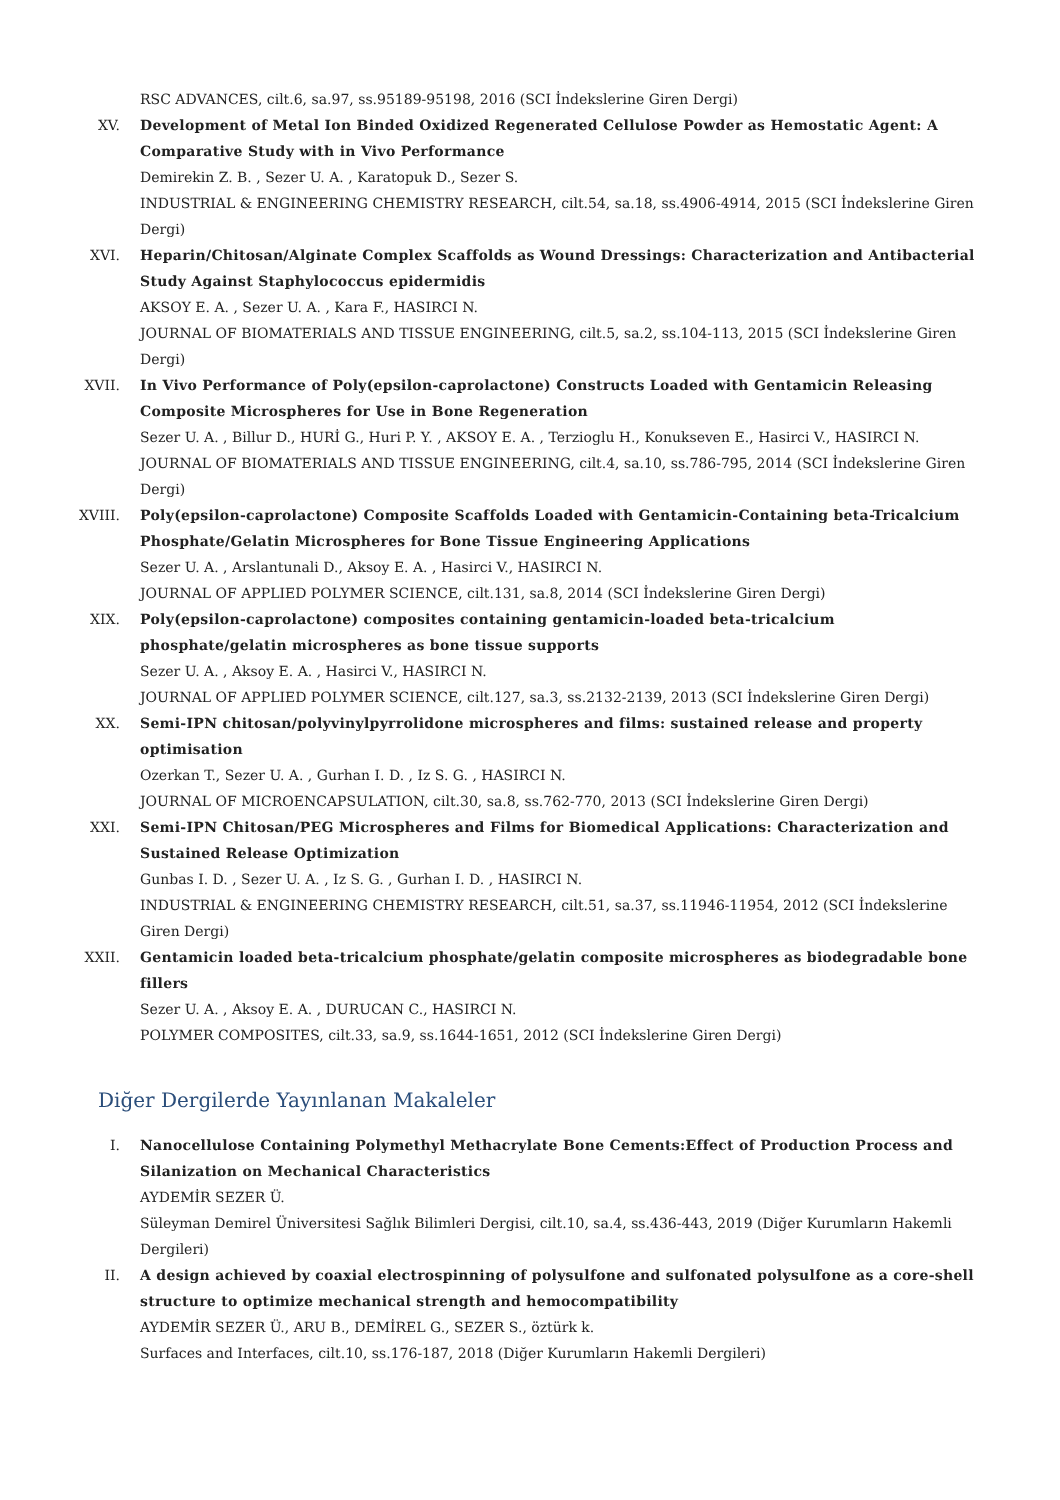RSC ADVANCES, cilt.6, sa.97, ss.95189-95198, 2016 (SCI İndekslerine Giren Dergi)
XV. Development of Metal Ion Binded Oxidized Regenerated Cellulose Powder as Hemostatic Agent: A Comparative Study with in Vivo Performance
Demirekin Z. B. , Sezer U. A. , Karatopuk D., Sezer S.
INDUSTRIAL & ENGINEERING CHEMISTRY RESEARCH, cilt.54, sa.18, ss.4906-4914, 2015 (SCI İndekslerine Giren Dergi)
XVI. Heparin/Chitosan/Alginate Complex Scaffolds as Wound Dressings: Characterization and Antibacterial Study Against Staphylococcus epidermidis
AKSOY E. A. , Sezer U. A. , Kara F., HASIRCI N.
JOURNAL OF BIOMATERIALS AND TISSUE ENGINEERING, cilt.5, sa.2, ss.104-113, 2015 (SCI İndekslerine Giren Dergi)
XVII. In Vivo Performance of Poly(epsilon-caprolactone) Constructs Loaded with Gentamicin Releasing Composite Microspheres for Use in Bone Regeneration
Sezer U. A. , Billur D., HURİ G., Huri P. Y. , AKSOY E. A. , Terzioglu H., Konukseven E., Hasirci V., HASIRCI N.
JOURNAL OF BIOMATERIALS AND TISSUE ENGINEERING, cilt.4, sa.10, ss.786-795, 2014 (SCI İndekslerine Giren Dergi)
XVIII. Poly(epsilon-caprolactone) Composite Scaffolds Loaded with Gentamicin-Containing beta-Tricalcium Phosphate/Gelatin Microspheres for Bone Tissue Engineering Applications
Sezer U. A. , Arslantunali D., Aksoy E. A. , Hasirci V., HASIRCI N.
JOURNAL OF APPLIED POLYMER SCIENCE, cilt.131, sa.8, 2014 (SCI İndekslerine Giren Dergi)
XIX. Poly(epsilon-caprolactone) composites containing gentamicin-loaded beta-tricalcium phosphate/gelatin microspheres as bone tissue supports
Sezer U. A. , Aksoy E. A. , Hasirci V., HASIRCI N.
JOURNAL OF APPLIED POLYMER SCIENCE, cilt.127, sa.3, ss.2132-2139, 2013 (SCI İndekslerine Giren Dergi)
XX. Semi-IPN chitosan/polyvinylpyrrolidone microspheres and films: sustained release and property optimisation
Ozerkan T., Sezer U. A. , Gurhan I. D. , Iz S. G. , HASIRCI N.
JOURNAL OF MICROENCAPSULATION, cilt.30, sa.8, ss.762-770, 2013 (SCI İndekslerine Giren Dergi)
XXI. Semi-IPN Chitosan/PEG Microspheres and Films for Biomedical Applications: Characterization and Sustained Release Optimization
Gunbas I. D. , Sezer U. A. , Iz S. G. , Gurhan I. D. , HASIRCI N.
INDUSTRIAL & ENGINEERING CHEMISTRY RESEARCH, cilt.51, sa.37, ss.11946-11954, 2012 (SCI İndekslerine Giren Dergi)
XXII. Gentamicin loaded beta-tricalcium phosphate/gelatin composite microspheres as biodegradable bone fillers
Sezer U. A. , Aksoy E. A. , DURUCAN C., HASIRCI N.
POLYMER COMPOSITES, cilt.33, sa.9, ss.1644-1651, 2012 (SCI İndekslerine Giren Dergi)
Diğer Dergilerde Yayınlanan Makaleler
I. Nanocellulose Containing Polymethyl Methacrylate Bone Cements:Effect of Production Process and Silanization on Mechanical Characteristics
AYDEMİR SEZER Ü.
Süleyman Demirel Üniversitesi Sağlık Bilimleri Dergisi, cilt.10, sa.4, ss.436-443, 2019 (Diğer Kurumların Hakemli Dergileri)
II. A design achieved by coaxial electrospinning of polysulfone and sulfonated polysulfone as a core-shell structure to optimize mechanical strength and hemocompatibility
AYDEMİR SEZER Ü., ARU B., DEMİREL G., SEZER S., öztürk k.
Surfaces and Interfaces, cilt.10, ss.176-187, 2018 (Diğer Kurumların Hakemli Dergileri)